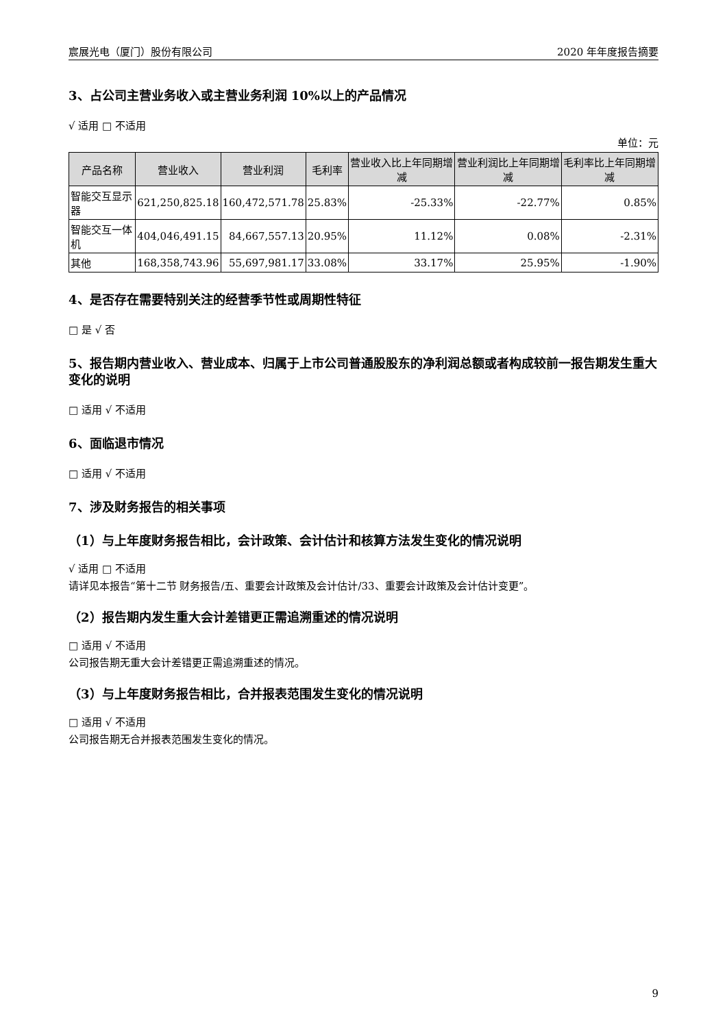宸展光电（厦门）股份有限公司 2020 年年度报告摘要
3、占公司主营业务收入或主营业务利润 10%以上的产品情况
√ 适用 □ 不适用
单位：元
| 产品名称 | 营业收入 | 营业利润 | 毛利率 | 营业收入比上年同期增减 | 营业利润比上年同期增减 | 毛利率比上年同期增减 |
| --- | --- | --- | --- | --- | --- | --- |
| 智能交互显示器 | 621,250,825.18 | 160,472,571.78 | 25.83% | -25.33% | -22.77% | 0.85% |
| 智能交互一体机 | 404,046,491.15 | 84,667,557.13 | 20.95% | 11.12% | 0.08% | -2.31% |
| 其他 | 168,358,743.96 | 55,697,981.17 | 33.08% | 33.17% | 25.95% | -1.90% |
4、是否存在需要特别关注的经营季节性或周期性特征
□ 是 √ 否
5、报告期内营业收入、营业成本、归属于上市公司普通股股东的净利润总额或者构成较前一报告期发生重大变化的说明
□ 适用 √ 不适用
6、面临退市情况
□ 适用 √ 不适用
7、涉及财务报告的相关事项
（1）与上年度财务报告相比，会计政策、会计估计和核算方法发生变化的情况说明
√ 适用 □ 不适用
请详见本报告“第十二节 财务报告/五、重要会计政策及会计估计/33、重要会计政策及会计估计变更”。
（2）报告期内发生重大会计差错更正需追溯重述的情况说明
□ 适用 √ 不适用
公司报告期无重大会计差错更正需追溯重述的情况。
（3）与上年度财务报告相比，合并报表范围发生变化的情况说明
□ 适用 √ 不适用
公司报告期无合并报表范围发生变化的情况。
9